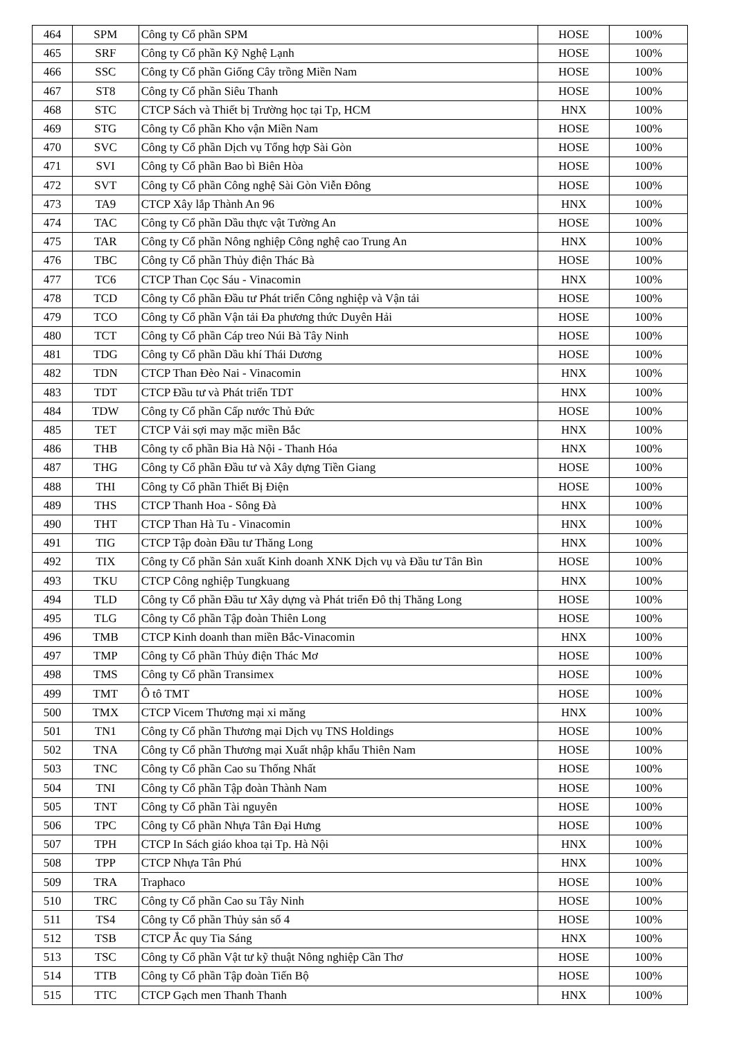| 464 | SPM | Công ty Cổ phần SPM | HOSE | 100% |
| 465 | SRF | Công ty Cổ phần Kỹ Nghệ Lạnh | HOSE | 100% |
| 466 | SSC | Công ty Cổ phần Giống Cây trồng Miền Nam | HOSE | 100% |
| 467 | ST8 | Công ty Cổ phần Siêu Thanh | HOSE | 100% |
| 468 | STC | CTCP Sách và Thiết bị Trường học tại Tp, HCM | HNX | 100% |
| 469 | STG | Công ty Cổ phần Kho vận Miền Nam | HOSE | 100% |
| 470 | SVC | Công ty Cổ phần Dịch vụ Tổng hợp Sài Gòn | HOSE | 100% |
| 471 | SVI | Công ty Cổ phần Bao bì Biên Hòa | HOSE | 100% |
| 472 | SVT | Công ty Cổ phần Công nghệ Sài Gòn Viễn Đông | HOSE | 100% |
| 473 | TA9 | CTCP Xây lắp Thành An 96 | HNX | 100% |
| 474 | TAC | Công ty Cổ phần Dầu thực vật Tường An | HOSE | 100% |
| 475 | TAR | Công ty Cổ phần Nông nghiệp Công nghệ cao Trung An | HNX | 100% |
| 476 | TBC | Công ty Cổ phần Thủy điện Thác Bà | HOSE | 100% |
| 477 | TC6 | CTCP Than Cọc Sáu - Vinacomin | HNX | 100% |
| 478 | TCD | Công ty Cổ phần Đầu tư Phát triển Công nghiệp và Vận tải | HOSE | 100% |
| 479 | TCO | Công ty Cổ phần Vận tải Đa phương thức Duyên Hải | HOSE | 100% |
| 480 | TCT | Công ty Cổ phần Cáp treo Núi Bà Tây Ninh | HOSE | 100% |
| 481 | TDG | Công ty Cổ phần Dầu khí Thái Dương | HOSE | 100% |
| 482 | TDN | CTCP Than Đèo Nai - Vinacomin | HNX | 100% |
| 483 | TDT | CTCP Đầu tư và Phát triển TDT | HNX | 100% |
| 484 | TDW | Công ty Cổ phần Cấp nước Thủ Đức | HOSE | 100% |
| 485 | TET | CTCP Vải sợi may mặc miền Bắc | HNX | 100% |
| 486 | THB | Công ty cổ phần Bia Hà Nội - Thanh Hóa | HNX | 100% |
| 487 | THG | Công ty Cổ phần Đầu tư và Xây dựng Tiền Giang | HOSE | 100% |
| 488 | THI | Công ty Cổ phần Thiết Bị Điện | HOSE | 100% |
| 489 | THS | CTCP Thanh Hoa - Sông Đà | HNX | 100% |
| 490 | THT | CTCP Than Hà Tu - Vinacomin | HNX | 100% |
| 491 | TIG | CTCP Tập đoàn Đầu tư Thăng Long | HNX | 100% |
| 492 | TIX | Công ty Cổ phần Sản xuất Kinh doanh XNK Dịch vụ và Đầu tư Tân Bìn | HOSE | 100% |
| 493 | TKU | CTCP Công nghiệp Tungkuang | HNX | 100% |
| 494 | TLD | Công ty Cổ phần Đầu tư Xây dựng và Phát triển Đô thị Thăng Long | HOSE | 100% |
| 495 | TLG | Công ty Cổ phần Tập đoàn Thiên Long | HOSE | 100% |
| 496 | TMB | CTCP Kinh doanh than miền Bắc-Vinacomin | HNX | 100% |
| 497 | TMP | Công ty Cổ phần Thủy điện Thác Mơ | HOSE | 100% |
| 498 | TMS | Công ty Cổ phần Transimex | HOSE | 100% |
| 499 | TMT | Ô tô TMT | HOSE | 100% |
| 500 | TMX | CTCP Vicem Thương mại xi măng | HNX | 100% |
| 501 | TN1 | Công ty Cổ phần Thương mại Dịch vụ TNS Holdings | HOSE | 100% |
| 502 | TNA | Công ty Cổ phần Thương mại Xuất nhập khẩu Thiên Nam | HOSE | 100% |
| 503 | TNC | Công ty Cổ phần Cao su Thống Nhất | HOSE | 100% |
| 504 | TNI | Công ty Cổ phần Tập đoàn Thành Nam | HOSE | 100% |
| 505 | TNT | Công ty Cổ phần Tài nguyên | HOSE | 100% |
| 506 | TPC | Công ty Cổ phần Nhựa Tân Đại Hưng | HOSE | 100% |
| 507 | TPH | CTCP In Sách giáo khoa tại Tp. Hà Nội | HNX | 100% |
| 508 | TPP | CTCP Nhựa Tân Phú | HNX | 100% |
| 509 | TRA | Traphaco | HOSE | 100% |
| 510 | TRC | Công ty Cổ phần Cao su Tây Ninh | HOSE | 100% |
| 511 | TS4 | Công ty Cổ phần Thủy sản số 4 | HOSE | 100% |
| 512 | TSB | CTCP Ắc quy Tia Sáng | HNX | 100% |
| 513 | TSC | Công ty Cổ phần Vật tư kỹ thuật Nông nghiệp Cần Thơ | HOSE | 100% |
| 514 | TTB | Công ty Cổ phần Tập đoàn Tiến Bộ | HOSE | 100% |
| 515 | TTC | CTCP Gạch men Thanh Thanh | HNX | 100% |